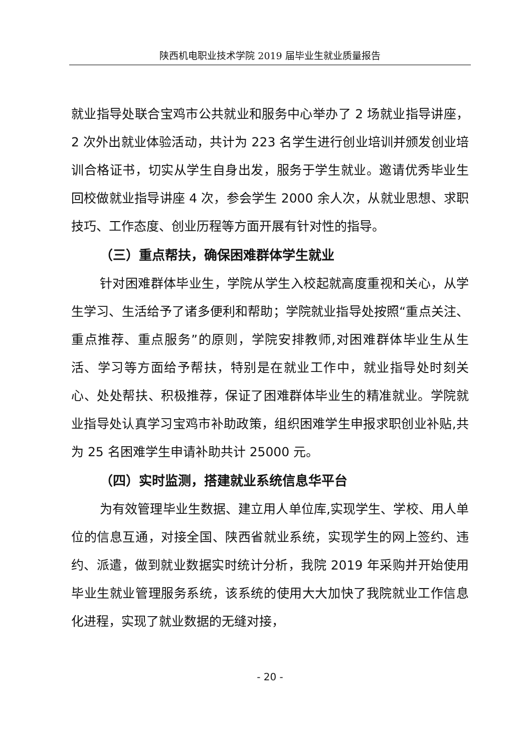陕西机电职业技术学院 2019 届毕业生就业质量报告
就业指导处联合宝鸡市公共就业和服务中心举办了 2 场就业指导讲座，2 次外出就业体验活动，共计为 223 名学生进行创业培训并颁发创业培训合格证书，切实从学生自身出发，服务于学生就业。邀请优秀毕业生回校做就业指导讲座 4 次，参会学生 2000 余人次，从就业思想、求职技巧、工作态度、创业历程等方面开展有针对性的指导。
（三）重点帮扶，确保困难群体学生就业
针对困难群体毕业生，学院从学生入校起就高度重视和关心，从学生学习、生活给予了诸多便利和帮助；学院就业指导处按照“重点关注、重点推荐、重点服务”的原则，学院安排教师,对困难群体毕业生从生活、学习等方面给予帮扶，特别是在就业工作中，就业指导处时刻关心、处处帮扶、积极推荐，保证了困难群体毕业生的精准就业。学院就业指导处认真学习宝鸡市补助政策，组织困难学生申报求职创业补贴,共为 25 名困难学生申请补助共计 25000 元。
（四）实时监测，搭建就业系统信息华平台
为有效管理毕业生数据、建立用人单位库,实现学生、学校、用人单位的信息互通，对接全国、陕西省就业系统，实现学生的网上签约、违约、派遣，做到就业数据实时统计分析，我院 2019 年采购并开始使用毕业生就业管理服务系统，该系统的使用大大加快了我院就业工作信息化进程，实现了就业数据的无缝对接，
- 20 -